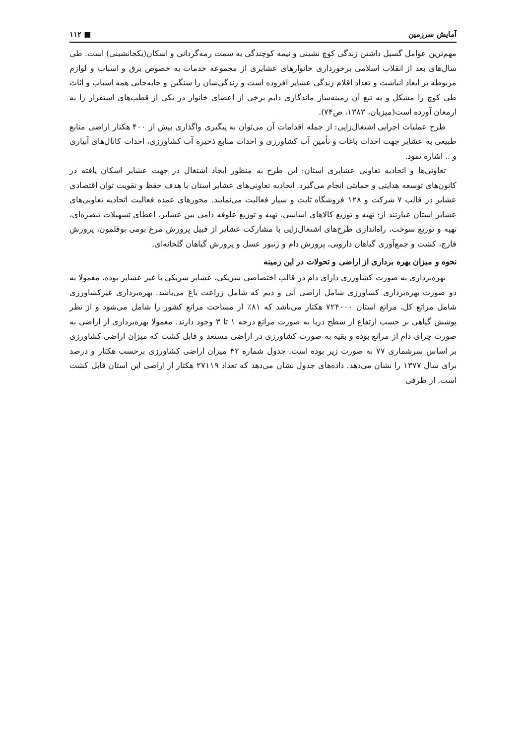آمایش سرزمین ■ ۱۱۲
مهم‌ترین عوامل گسیل داشتن زندگی کوچ نشینی و نیمه کوچندگی به سمت رمه‌گردانی و اسکان(یکجانشینی) است. طی سال‌های بعد از انقلاب اسلامی برخورداری خانوارهای عشایری از مجموعه خدمات به خصوص برق و اسباب و لوازم مربوطه بر ابعاد انباشت و تعداد اقلام زندگی عشایر افزوده است و زندگی‌شان را سنگین و جابه‌جایی همه اسباب و اثاث طی کوچ را مشکل و به تبع آن زمینه‌ساز ماندگاری دایم برخی از اعضای خانوار در یکی از قطب‌های استقرار را به ارمغان آورده است(میزبان، ۱۳۸۳، ص۷۴).
طرح عملیات اجرایی اشتغال‌زایی: از جمله اقدامات آن می‌توان به پیگیری واگذاری بیش از ۴۰۰ هکتار اراضی منابع طبیعی به عشایر جهت احداث باغات و تأمین آب کشاورزی و احداث منابع ذخیره آب کشاورزی، احداث کانال‌های آبیاری و .. اشاره نمود.
تعاونی‌ها و اتحادیه تعاونی عشایری استان: این طرح به منظور ایجاد اشتغال در جهت عشایر اسکان یافته در کانون‌های توسعه هدایتی و حمایتی انجام می‌گیرد. اتحادیه تعاونی‌های عشایر استان با هدف حفظ و تقویت توان اقتصادی عشایر در قالب ۷ شرکت و ۱۲۸ فروشگاه ثابت و سیار فعالیت می‌نمایند. محورهای عمده فعالیت اتحادیه تعاونی‌های عشایر استان عبارتند از: تهیه و توزیع کالاهای اساسی، تهیه و توزیع علوفه دامی بین عشایر، اعطای تسهیلات تبصره‌ای، تهیه و توزیع سوخت، راه‌اندازی طرح‌های اشتغال‌زایی با مشارکت عشایر از قبیل پرورش مرغ بومی بوقلمون، پرورش قارچ، کشت و جمع‌آوری گیاهان دارویی، پرورش دام و زنبور عسل و پرورش گیاهان گلخانه‌ای.
نحوه و میزان بهره برداری از اراضی و تحولات در این زمینه
بهره‌برداری به صورت کشاورزی دارای دام در قالب اختصاصی شریکی، عشایر شریکی با غیر عشایر بوده، معمولا به دو صورت بهره‌برداری کشاورزی شامل اراضی آبی و دیم که شامل زراعت باغ می‌باشد. بهره‌برداری غیرکشاورزی شامل مراتع کل، مراتع استان ۷۲۴۰۰۰ هکتار می‌باشد که ۸۱٪ از مساحت مراتع کشور را شامل می‌شود و از نظر پوشش گیاهی بر حسب ارتفاع از سطح دریا به صورت مراتع درجه ۱ تا ۳ وجود دارند. معمولا بهره‌برداری از اراضی به صورت چرای دام از مراتع بوده و بقیه به صورت کشاورزی در اراضی مستعد و قابل کشت که میزان اراضی کشاورزی بر اساس سرشماری ۷۷ به صورت زیر بوده است. جدول شماره ۴۲ میزان اراضی کشاورزی برحسب هکتار و درصد برای سال ۱۳۷۷ را نشان می‌دهد. داده‌های جدول نشان می‌دهد که تعداد ۲۷۱۱۹ هکتار از اراضی این استان قابل کشت است. از طرفی